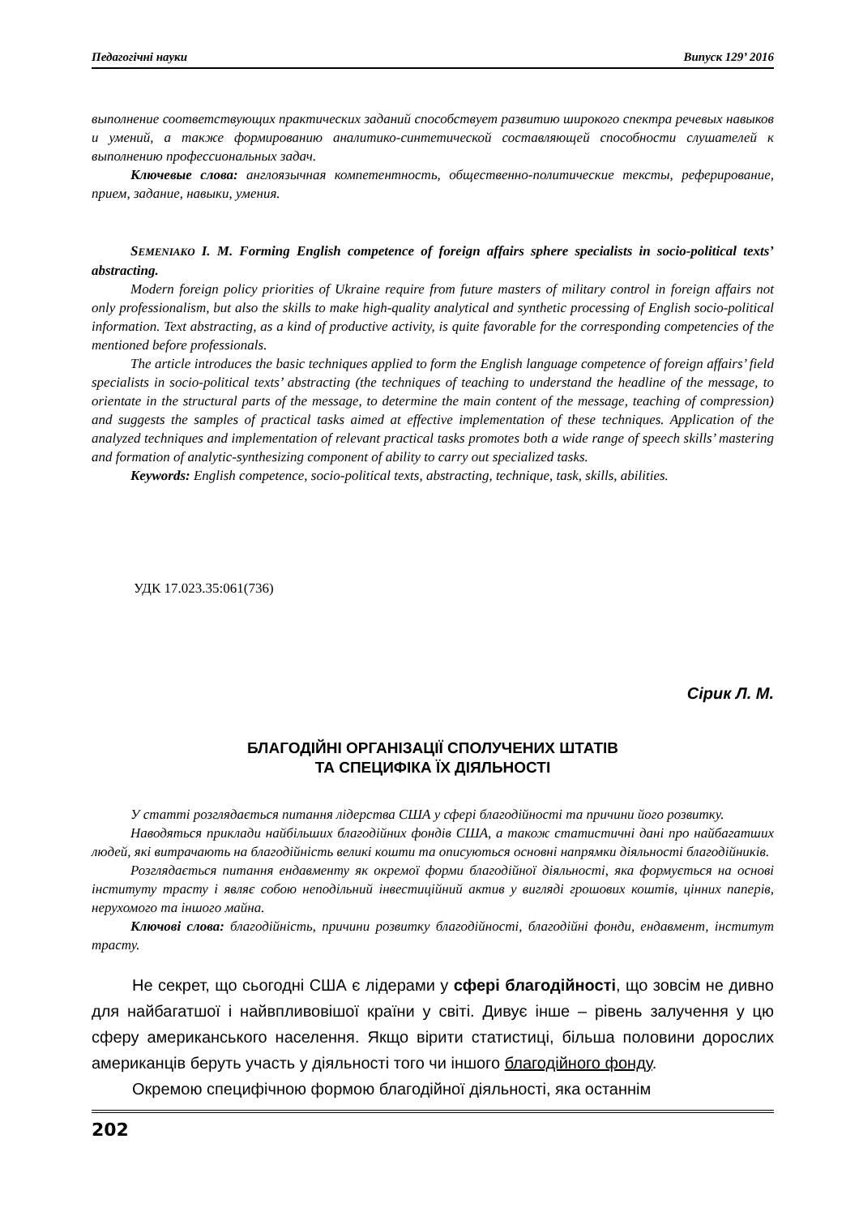Педагогічні науки Випуск 129’ 2016
выполнение соответствующих практических заданий способствует развитию широкого спектра речевых навыков и умений, а также формированию аналитико-синтетической составляющей способности слушателей к выполнению профессиональных задач.
Ключевые слова: англоязычная компетентность, общественно-политические тексты, реферирование, прием, задание, навыки, умения.
SEMENIAKO I. M. Forming English competence of foreign affairs sphere specialists in socio-political texts’ abstracting.
Modern foreign policy priorities of Ukraine require from future masters of military control in foreign affairs not only professionalism, but also the skills to make high-quality analytical and synthetic processing of English socio-political information. Text abstracting, as a kind of productive activity, is quite favorable for the corresponding competencies of the mentioned before professionals.
The article introduces the basic techniques applied to form the English language competence of foreign affairs’ field specialists in socio-political texts’ abstracting (the techniques of teaching to understand the headline of the message, to orientate in the structural parts of the message, to determine the main content of the message, teaching of compression) and suggests the samples of practical tasks aimed at effective implementation of these techniques. Application of the analyzed techniques and implementation of relevant practical tasks promotes both a wide range of speech skills’ mastering and formation of analytic-synthesizing component of ability to carry out specialized tasks.
Keywords: English competence, socio-political texts, abstracting, technique, task, skills, abilities.
УДК 17.023.35:061(736)
Сірик Л. М.
БЛАГОДІЙНІ ОРГАНІЗАЦІЇ СПОЛУЧЕНИХ ШТАТІВ
ТА СПЕЦИФІКА ЇХ ДІЯЛЬНОСТІ
У статті розглядається питання лідерства США у сфері благодійності та причини його розвитку.
Наводяться приклади найбільших благодійних фондів США, а також статистичні дані про найбагатших людей, які витрачають на благодійність великі кошти та описуються основні напрямки діяльності благодійників.
Розглядається питання ендавменту як окремої форми благодійної діяльності, яка формується на основі інституту трасту і являє собою неподільний інвестиційний актив у вигляді грошових коштів, цінних паперів, нерухомого та іншого майна.
Ключові слова: благодійність, причини розвитку благодійності, благодійні фонди, ендавмент, інститут трасту.
Не секрет, що сьогодні США є лідерами у сфері благодійності, що зовсім не дивно для найбагатшої і найвпливовішої країни у світі. Дивує інше – рівень залучення у цю сферу американського населення. Якщо вірити статистиці, більша половини дорослих американців беруть участь у діяльності того чи іншого благодійного фонду.
Окремою специфічною формою благодійної діяльності, яка останнім
202